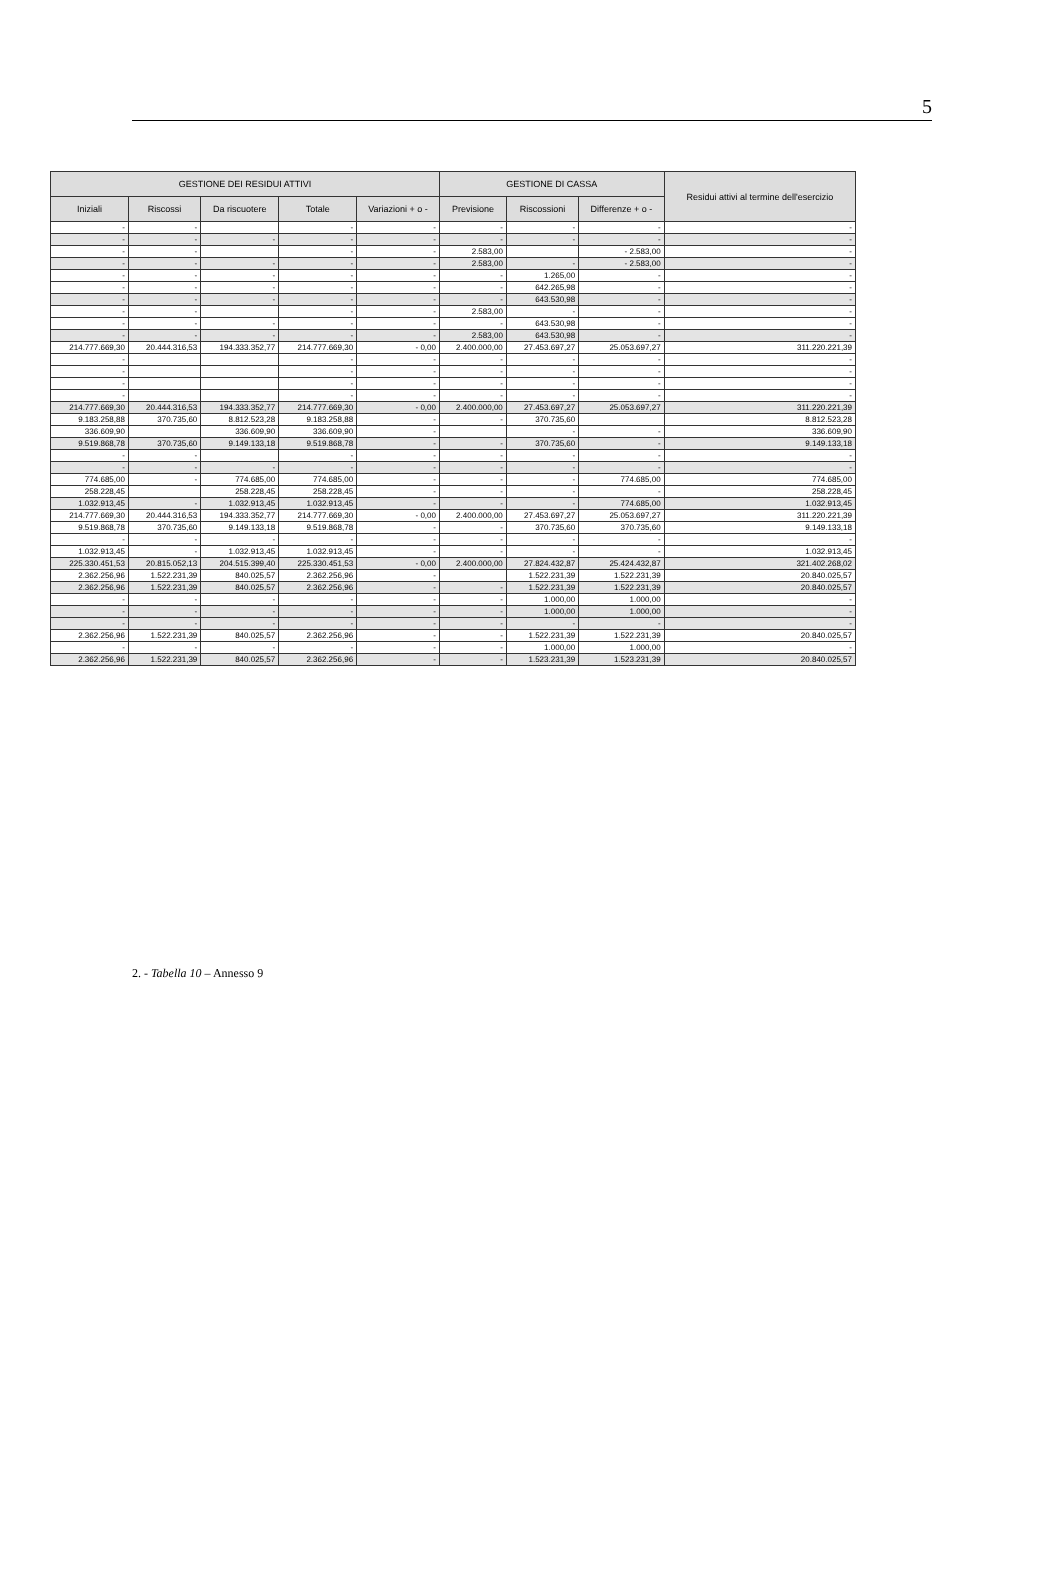5
| GESTIONE DEI RESIDUI ATTIVI | | | | | GESTIONE DI CASSA | | | Residui attivi al termine dell'esercizio |
| --- | --- | --- | --- | --- | --- | --- | --- | --- |
| Iniziali | Riscossi | Da riscuotere | Totale | Variazioni + o - | Previsione | Riscossioni | Differenze + o - | |
| - | - | | - | - | - | - | - | - |
| - | - | - | - | - | - | - | - | - |
| - | - | | - | - | 2.583,00 | | - 2.583,00 | - |
| - | - | - | - | - | 2.583,00 | - | - 2.583,00 | - |
| - | - | - | - | - | - | 1.265,00 | - | - |
| - | - | - | - | - | - | 642.265,98 | - | - |
| - | - | - | - | - | - | 643.530,98 | - | - |
| - | - | | - | - | 2.583,00 | - | - | - |
| - | - | - | - | - | - | 643.530,98 | - | - |
| - | - | - | - | - | 2.583,00 | 643.530,98 | - | - |
| 214.777.669,30 | 20.444.316,53 | 194.333.352,77 | 214.777.669,30 | - 0,00 | 2.400.000,00 | 27.453.697,27 | 25.053.697,27 | 311.220.221,39 |
| - | | | - | - | - | - | - | - |
| - | | | - | - | - | - | - | - |
| - | | | - | - | - | - | - | - |
| - | | | - | - | - | - | - | - |
| 214.777.669,30 | 20.444.316,53 | 194.333.352,77 | 214.777.669,30 | - 0,00 | 2.400.000,00 | 27.453.697,27 | 25.053.697,27 | 311.220.221,39 |
| 9.183.258,88 | 370.735,60 | 8.812.523,28 | 9.183.258,88 | - | - | 370.735,60 | | 8.812.523,28 |
| 336.609,90 | | 336.609,90 | 336.609,90 | - | | - | - | 336.609,90 |
| 9.519.868,78 | 370.735,60 | 9.149.133,18 | 9.519.868,78 | - | - | 370.735,60 | - | 9.149.133,18 |
| - | - | | - | - | - | - | - | - |
| - | - | - | - | - | - | - | - | - |
| 774.685,00 | - | 774.685,00 | 774.685,00 | - | - | - | 774.685,00 | 774.685,00 |
| 258.228,45 | | 258.228,45 | 258.228,45 | - | - | - | - | 258.228,45 |
| 1.032.913,45 | - | 1.032.913,45 | 1.032.913,45 | - | - | - | 774.685,00 | 1.032.913,45 |
| 214.777.669,30 | 20.444.316,53 | 194.333.352,77 | 214.777.669,30 | - 0,00 | 2.400.000,00 | 27.453.697,27 | 25.053.697,27 | 311.220.221,39 |
| 9.519.868,78 | 370.735,60 | 9.149.133,18 | 9.519.868,78 | - | - | 370.735,60 | 370.735,60 | 9.149.133,18 |
| - | - | - | - | - | - | - | - | - |
| 1.032.913,45 | - | 1.032.913,45 | 1.032.913,45 | - | - | - | - | 1.032.913,45 |
| 225.330.451,53 | 20.815.052,13 | 204.515.399,40 | 225.330.451,53 | - 0,00 | 2.400.000,00 | 27.824.432,87 | 25.424.432,87 | 321.402.268,02 |
| 2.362.256,96 | 1.522.231,39 | 840.025,57 | 2.362.256,96 | - | | 1.522.231,39 | 1.522.231,39 | 20.840.025,57 |
| 2.362.256,96 | 1.522.231,39 | 840.025,57 | 2.362.256,96 | - | - | 1.522.231,39 | 1.522.231,39 | 20.840.025,57 |
| - | - | - | - | - | - | 1.000,00 | 1.000,00 | - |
| - | - | - | - | - | - | 1.000,00 | 1.000,00 | - |
| - | - | - | - | - | - | - | - | - |
| 2.362.256,96 | 1.522.231,39 | 840.025,57 | 2.362.256,96 | - | - | 1.522.231,39 | 1.522.231,39 | 20.840.025,57 |
| - | - | - | - | - | - | 1.000,00 | 1.000,00 | - |
| 2.362.256,96 | 1.522.231,39 | 840.025,57 | 2.362.256,96 | - | - | 1.523.231,39 | 1.523.231,39 | 20.840.025,57 |
2. - Tabella 10 – Annesso 9